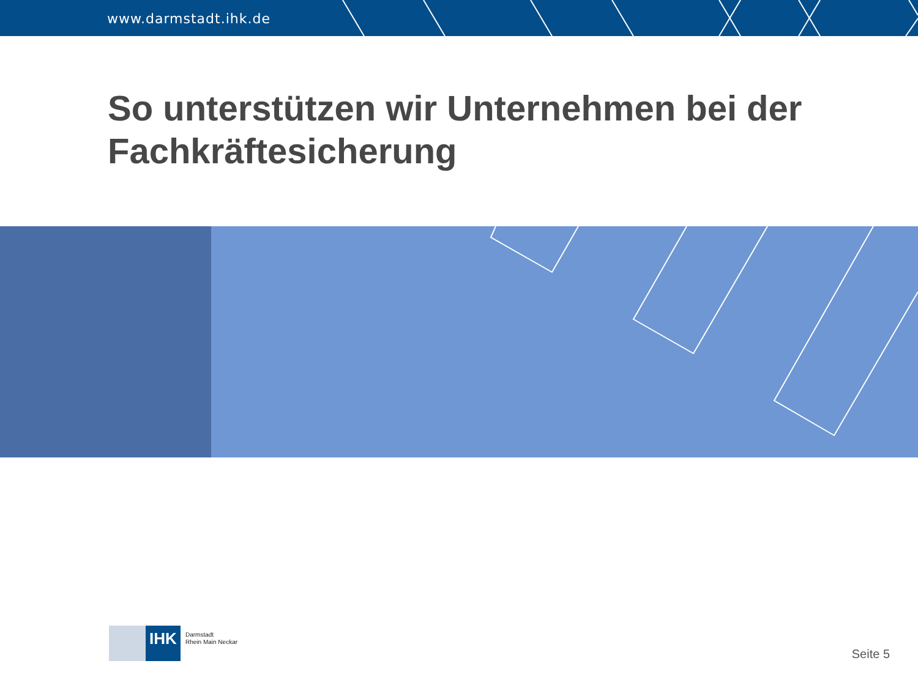www.darmstadt.ihk.de
So unterstützen wir Unternehmen bei der
Fachkräftesicherung
IHK
Darmstadt
Rhein Main Neckar
Seite 5